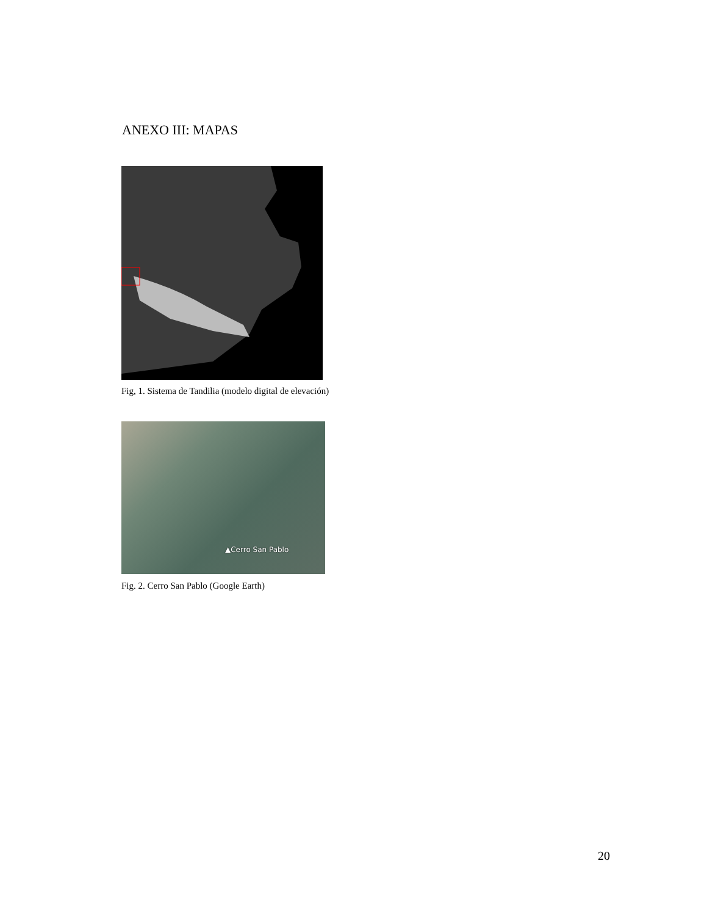ANEXO III: MAPAS
Fig, 1. Sistema de Tandilia (modelo digital de elevación)
▲Cerro San Pablo
Fig. 2. Cerro San Pablo (Google Earth)
20